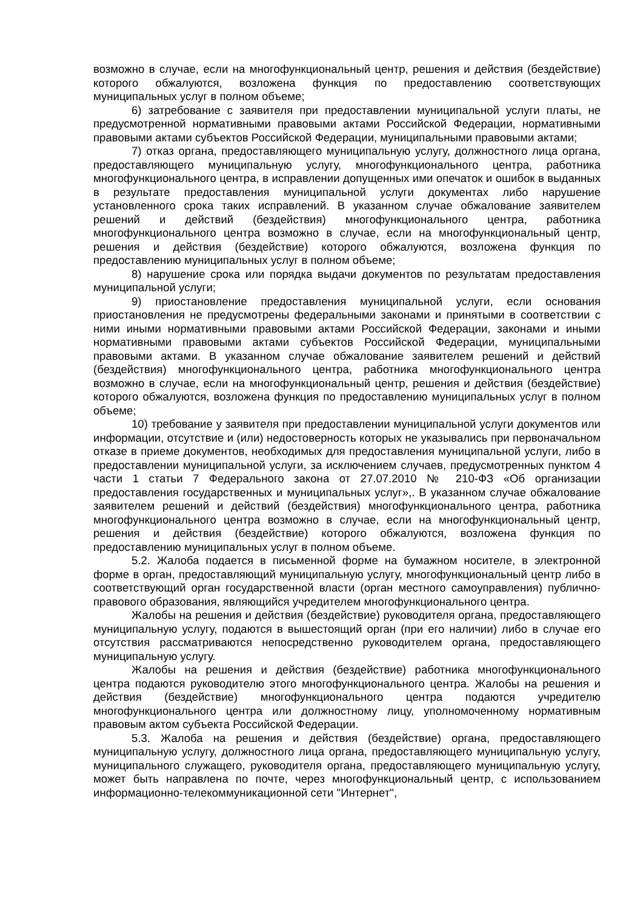возможно в случае, если на многофункциональный центр, решения и действия (бездействие) которого обжалуются, возложена функция по предоставлению соответствующих муниципальных услуг в полном объеме;
6) затребование с заявителя при предоставлении муниципальной услуги платы, не предусмотренной нормативными правовыми актами Российской Федерации, нормативными правовыми актами субъектов Российской Федерации, муниципальными правовыми актами;
7) отказ органа, предоставляющего муниципальную услугу, должностного лица органа, предоставляющего муниципальную услугу, многофункционального центра, работника многофункционального центра, в исправлении допущенных ими опечаток и ошибок в выданных в результате предоставления муниципальной услуги документах либо нарушение установленного срока таких исправлений. В указанном случае обжалование заявителем решений и действий (бездействия) многофункционального центра, работника многофункционального центра возможно в случае, если на многофункциональный центр, решения и действия (бездействие) которого обжалуются, возложена функция по предоставлению муниципальных услуг в полном объеме;
8) нарушение срока или порядка выдачи документов по результатам предоставления муниципальной услуги;
9) приостановление предоставления муниципальной услуги, если основания приостановления не предусмотрены федеральными законами и принятыми в соответствии с ними иными нормативными правовыми актами Российской Федерации, законами и иными нормативными правовыми актами субъектов Российской Федерации, муниципальными правовыми актами. В указанном случае обжалование заявителем решений и действий (бездействия) многофункционального центра, работника многофункционального центра возможно в случае, если на многофункциональный центр, решения и действия (бездействие) которого обжалуются, возложена функция по предоставлению муниципальных услуг в полном объеме;
10) требование у заявителя при предоставлении муниципальной услуги документов или информации, отсутствие и (или) недостоверность которых не указывались при первоначальном отказе в приеме документов, необходимых для предоставления муниципальной услуги, либо в предоставлении муниципальной услуги, за исключением случаев, предусмотренных пунктом 4 части 1 статьи 7 Федерального закона от 27.07.2010 № 210-ФЗ «Об организации предоставления государственных и муниципальных услуг»,. В указанном случае обжалование заявителем решений и действий (бездействия) многофункционального центра, работника многофункционального центра возможно в случае, если на многофункциональный центр, решения и действия (бездействие) которого обжалуются, возложена функция по предоставлению муниципальных услуг в полном объеме.
5.2. Жалоба подается в письменной форме на бумажном носителе, в электронной форме в орган, предоставляющий муниципальную услугу, многофункциональный центр либо в соответствующий орган государственной власти (орган местного самоуправления) публично-правового образования, являющийся учредителем многофункционального центра.
Жалобы на решения и действия (бездействие) руководителя органа, предоставляющего муниципальную услугу, подаются в вышестоящий орган (при его наличии) либо в случае его отсутствия рассматриваются непосредственно руководителем органа, предоставляющего муниципальную услугу.
Жалобы на решения и действия (бездействие) работника многофункционального центра подаются руководителю этого многофункционального центра. Жалобы на решения и действия (бездействие) многофункционального центра подаются учредителю многофункционального центра или должностному лицу, уполномоченному нормативным правовым актом субъекта Российской Федерации.
5.3. Жалоба на решения и действия (бездействие) органа, предоставляющего муниципальную услугу, должностного лица органа, предоставляющего муниципальную услугу, муниципального служащего, руководителя органа, предоставляющего муниципальную услугу, может быть направлена по почте, через многофункциональный центр, с использованием информационно-телекоммуникационной сети "Интернет",